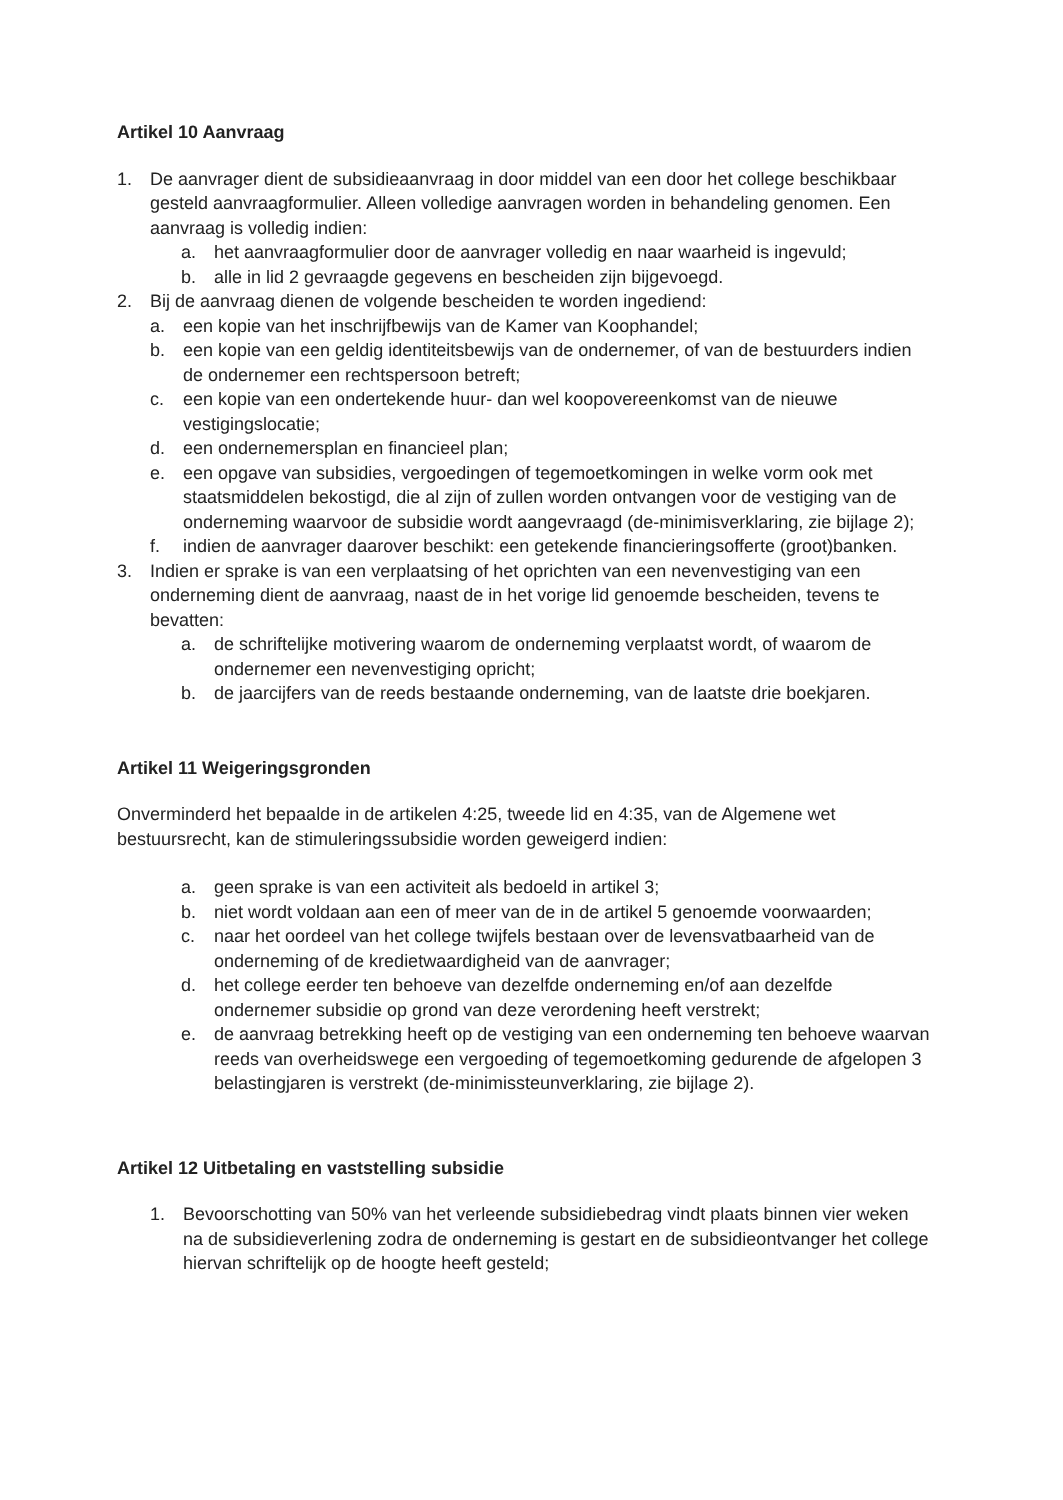Artikel 10 Aanvraag
1. De aanvrager dient de subsidieaanvraag in door middel van een door het college beschikbaar gesteld aanvraagformulier. Alleen volledige aanvragen worden in behandeling genomen. Een aanvraag is volledig indien:
a. het aanvraagformulier door de aanvrager volledig en naar waarheid is ingevuld;
b. alle in lid 2 gevraagde gegevens en bescheiden zijn bijgevoegd.
2. Bij de aanvraag dienen de volgende bescheiden te worden ingediend:
a. een kopie van het inschrijfbewijs van de Kamer van Koophandel;
b. een kopie van een geldig identiteitsbewijs van de ondernemer, of van de bestuurders indien de ondernemer een rechtspersoon betreft;
c. een kopie van een ondertekende huur- dan wel koopovereenkomst van de nieuwe vestigingslocatie;
d. een ondernemersplan en financieel plan;
e. een opgave van subsidies, vergoedingen of tegemoetkomingen in welke vorm ook met staatsmiddelen bekostigd, die al zijn of zullen worden ontvangen voor de vestiging van de onderneming waarvoor de subsidie wordt aangevraagd (de-minimisverklaring, zie bijlage 2);
f. indien de aanvrager daarover beschikt: een getekende financieringsofferte (groot)banken.
3. Indien er sprake is van een verplaatsing of het oprichten van een nevenvestiging van een onderneming dient de aanvraag, naast de in het vorige lid genoemde bescheiden, tevens te bevatten:
a. de schriftelijke motivering waarom de onderneming verplaatst wordt, of waarom de ondernemer een nevenvestiging opricht;
b. de jaarcijfers van de reeds bestaande onderneming, van de laatste drie boekjaren.
Artikel 11 Weigeringsgronden
Onverminderd het bepaalde in de artikelen 4:25, tweede lid en 4:35, van de Algemene wet bestuursrecht, kan de stimuleringssubsidie worden geweigerd indien:
a. geen sprake is van een activiteit als bedoeld in artikel 3;
b. niet wordt voldaan aan een of meer van de in de artikel 5 genoemde voorwaarden;
c. naar het oordeel van het college twijfels bestaan over de levensvatbaarheid van de onderneming of de kredietwaardigheid van de aanvrager;
d. het college eerder ten behoeve van dezelfde onderneming en/of aan dezelfde ondernemer subsidie op grond van deze verordening heeft verstrekt;
e. de aanvraag betrekking heeft op de vestiging van een onderneming ten behoeve waarvan reeds van overheidswege een vergoeding of tegemoetkoming gedurende de afgelopen 3 belastingjaren is verstrekt (de-minimissteunverklaring, zie bijlage 2).
Artikel 12 Uitbetaling en vaststelling subsidie
1. Bevoorschotting van 50% van het verleende subsidiebedrag vindt plaats binnen vier weken na de subsidieverlening zodra de onderneming is gestart en de subsidieontvanger het college hiervan schriftelijk op de hoogte heeft gesteld;